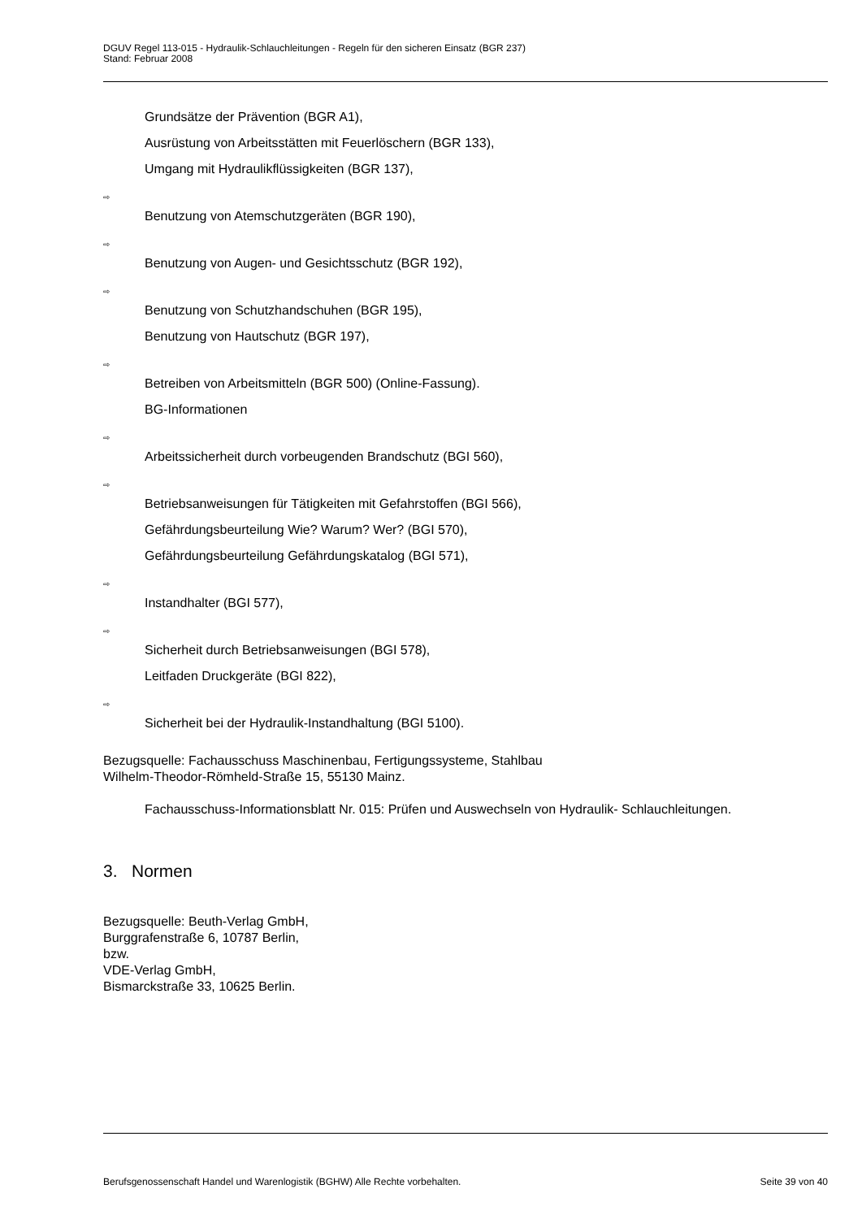DGUV Regel 113-015 - Hydraulik-Schlauchleitungen - Regeln für den sicheren Einsatz (BGR 237)
Stand: Februar 2008
Grundsätze der Prävention (BGR A1),
Ausrüstung von Arbeitsstätten mit Feuerlöschern (BGR 133),
Umgang mit Hydraulikflüssigkeiten (BGR 137),
⇨
Benutzung von Atemschutzgeräten (BGR 190),
⇨
Benutzung von Augen- und Gesichtsschutz (BGR 192),
⇨
Benutzung von Schutzhandschuhen (BGR 195),
Benutzung von Hautschutz (BGR 197),
⇨
Betreiben von Arbeitsmitteln (BGR 500) (Online-Fassung).
BG-Informationen
⇨
Arbeitssicherheit durch vorbeugenden Brandschutz (BGI 560),
⇨
Betriebsanweisungen für Tätigkeiten mit Gefahrstoffen (BGI 566),
Gefährdungsbeurteilung Wie? Warum? Wer? (BGI 570),
Gefährdungsbeurteilung Gefährdungskatalog (BGI 571),
⇨
Instandhalter (BGI 577),
⇨
Sicherheit durch Betriebsanweisungen (BGI 578),
Leitfaden Druckgeräte (BGI 822),
⇨
Sicherheit bei der Hydraulik-Instandhaltung (BGI 5100).
Bezugsquelle: Fachausschuss Maschinenbau, Fertigungssysteme, Stahlbau
Wilhelm-Theodor-Römheld-Straße 15, 55130 Mainz.
Fachausschuss-Informationsblatt Nr. 015: Prüfen und Auswechseln von Hydraulik- Schlauchleitungen.
3. Normen
Bezugsquelle: Beuth-Verlag GmbH,
Burggrafenstraße 6, 10787 Berlin,
bzw.
VDE-Verlag GmbH,
Bismarckstraße 33, 10625 Berlin.
Berufsgenossenschaft Handel und Warenlogistik (BGHW) Alle Rechte vorbehalten. Seite 39 von 40